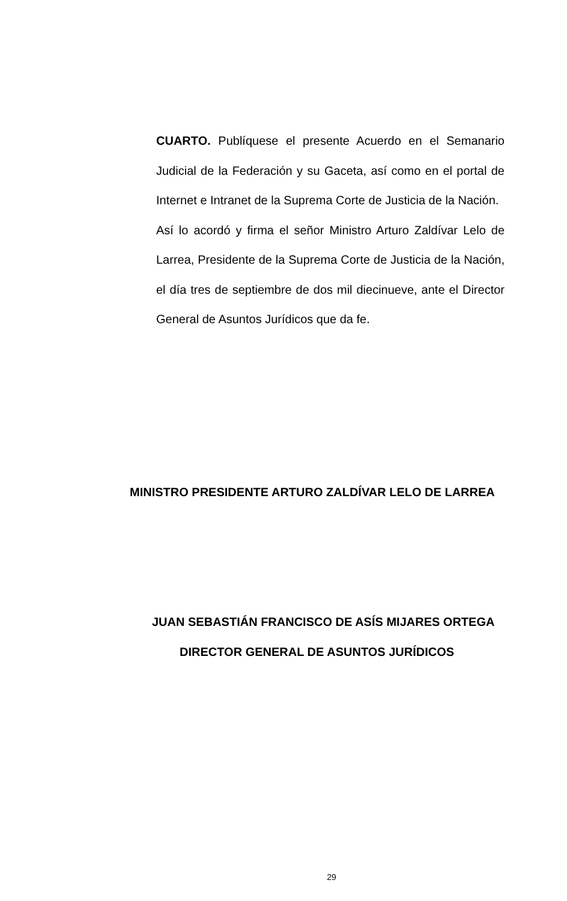CUARTO. Publíquese el presente Acuerdo en el Semanario Judicial de la Federación y su Gaceta, así como en el portal de Internet e Intranet de la Suprema Corte de Justicia de la Nación.
Así lo acordó y firma el señor Ministro Arturo Zaldívar Lelo de Larrea, Presidente de la Suprema Corte de Justicia de la Nación, el día tres de septiembre de dos mil diecinueve, ante el Director General de Asuntos Jurídicos que da fe.
MINISTRO PRESIDENTE ARTURO ZALDÍVAR LELO DE LARREA
JUAN SEBASTIÁN FRANCISCO DE ASÍS MIJARES ORTEGA
DIRECTOR GENERAL DE ASUNTOS JURÍDICOS
29